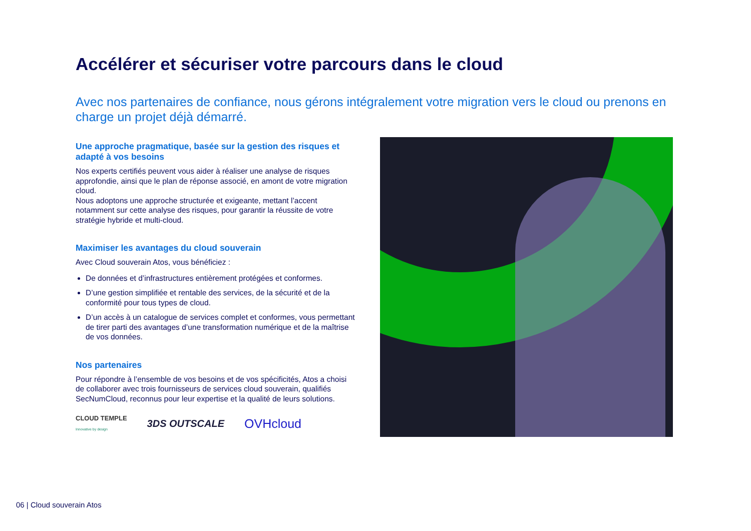Accélérer et sécuriser votre parcours dans le cloud
Avec nos partenaires de confiance, nous gérons intégralement votre migration vers le cloud ou prenons en charge un projet déjà démarré.
Une approche pragmatique, basée sur la gestion des risques et adapté à vos besoins
Nos experts certifiés peuvent vous aider à réaliser une analyse de risques approfondie, ainsi que le plan de réponse associé, en amont de votre migration cloud.
Nous adoptons une approche structurée et exigeante, mettant l’accent notamment sur cette analyse des risques, pour garantir la réussite de votre stratégie hybride et multi-cloud.
Maximiser les avantages du cloud souverain
Avec Cloud souverain Atos, vous bénéficiez :
De données et d’infrastructures entièrement protégées et conformes.
D’une gestion simplifiée et rentable des services, de la sécurité et de la conformité pour tous types de cloud.
D’un accès à un catalogue de services complet et conformes, vous permettant de tirer parti des avantages d’une transformation numérique et de la maîtrise de vos données.
Nos partenaires
Pour répondre à l’ensemble de vos besoins et de vos spécificités, Atos a choisi de collaborer avec trois fournisseurs de services cloud souverain, qualifiés SecNumCloud, reconnus pour leur expertise et la qualité de leurs solutions.
CLOUD TEMPLE
Innovative by design
3DS OUTSCALE
OVHcloud
06 | Cloud souverain Atos